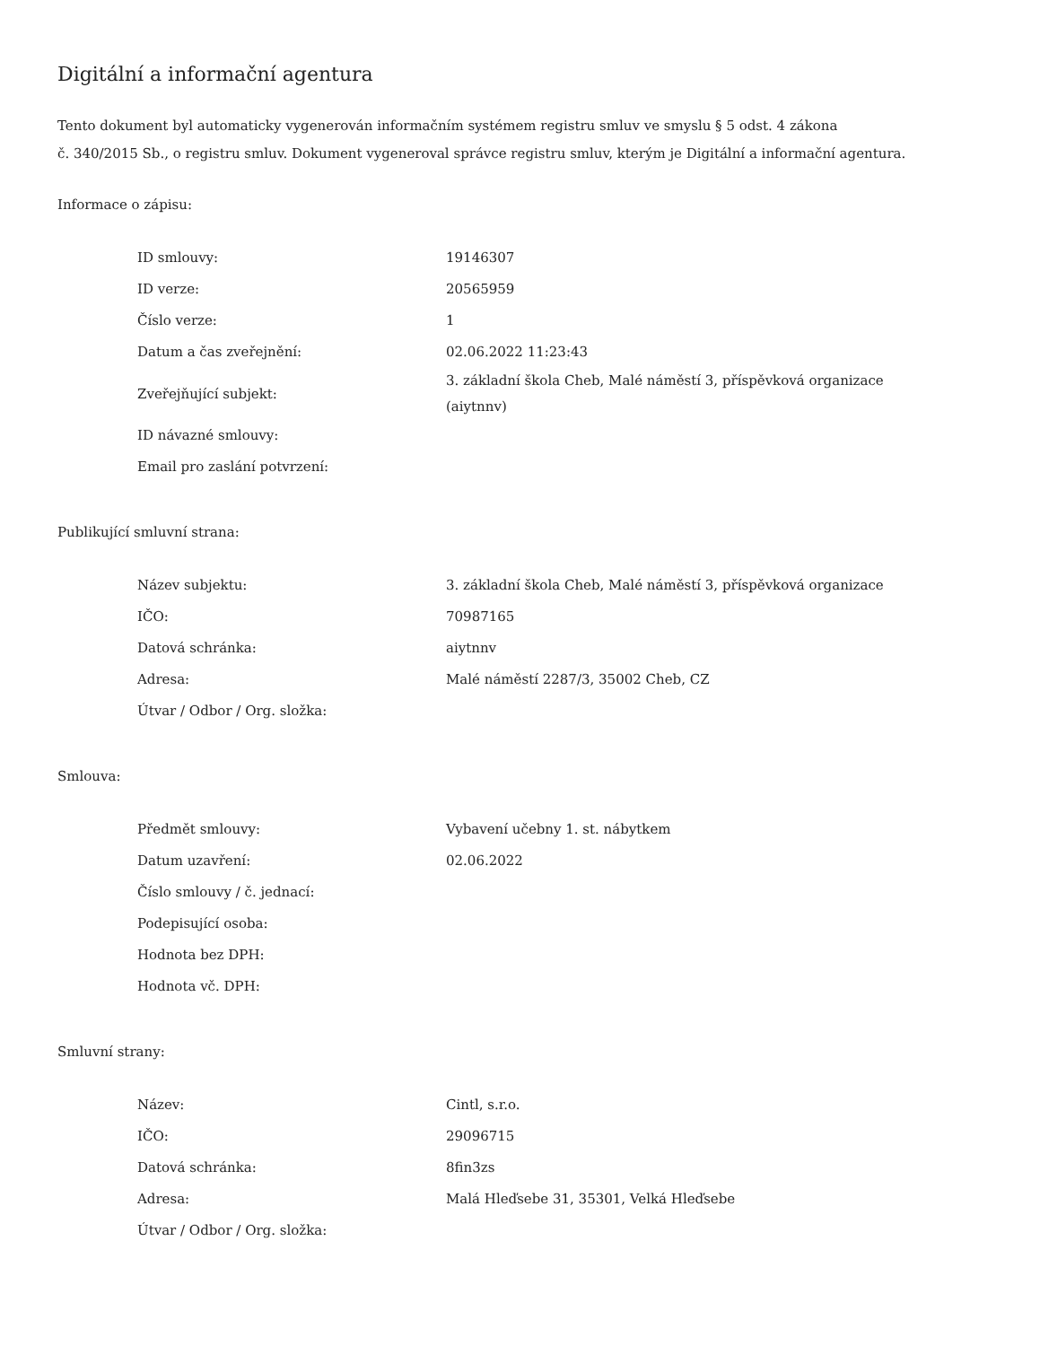Digitální a informační agentura
Tento dokument byl automaticky vygenerován informačním systémem registru smluv ve smyslu § 5 odst. 4 zákona
č. 340/2015 Sb., o registru smluv. Dokument vygeneroval správce registru smluv, kterým je Digitální a informační agentura.
Informace o zápisu:
| ID smlouvy: | 19146307 |
| ID verze: | 20565959 |
| Číslo verze: | 1 |
| Datum a čas zveřejnění: | 02.06.2022 11:23:43 |
| Zveřejňující subjekt: | 3. základní škola Cheb, Malé náměstí 3, příspěvková organizace (aiytnnv) |
| ID návazné smlouvy: | |
| Email pro zaslání potvrzení: | |
Publikující smluvní strana:
| Název subjektu: | 3. základní škola Cheb, Malé náměstí 3, příspěvková organizace |
| IČO: | 70987165 |
| Datová schránka: | aiytnnv |
| Adresa: | Malé náměstí 2287/3, 35002 Cheb, CZ |
| Útvar / Odbor / Org. složka: | |
Smlouva:
| Předmět smlouvy: | Vybavení učebny 1. st. nábytkem |
| Datum uzavření: | 02.06.2022 |
| Číslo smlouvy / č. jednací: | |
| Podepisující osoba: | |
| Hodnota bez DPH: | |
| Hodnota vč. DPH: | |
Smluvní strany:
| Název: | Cintl, s.r.o. |
| IČO: | 29096715 |
| Datová schránka: | 8fin3zs |
| Adresa: | Malá Hleďsebe 31, 35301, Velká Hleďsebe |
| Útvar / Odbor / Org. složka: | |